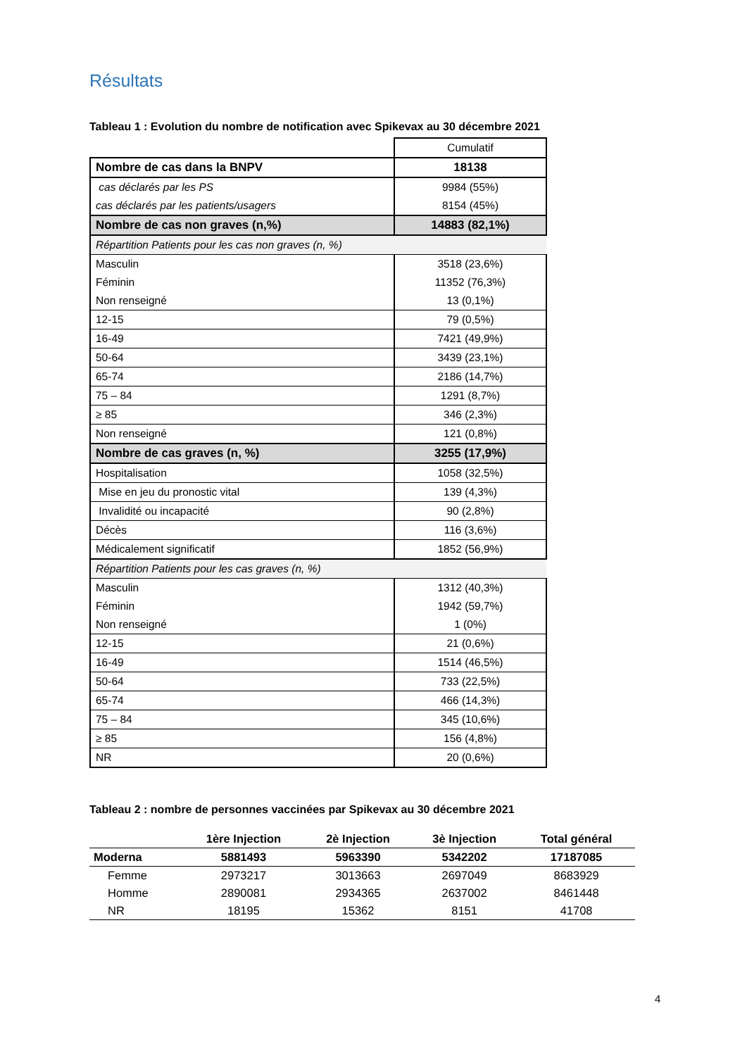Résultats
Tableau 1 : Evolution du nombre de notification avec Spikevax au 30 décembre 2021
| | Cumulatif |
| Nombre de cas dans la BNPV | 18138 |
| cas déclarés par les PS | 9984 (55%) |
| cas déclarés par les patients/usagers | 8154 (45%) |
| Nombre de cas non graves (n,%) | 14883 (82,1%) |
| Répartition Patients pour les cas non graves (n, %) | |
| Masculin | 3518 (23,6%) |
| Féminin | 11352 (76,3%) |
| Non renseigné | 13 (0,1%) |
| 12-15 | 79 (0,5%) |
| 16-49 | 7421 (49,9%) |
| 50-64 | 3439 (23,1%) |
| 65-74 | 2186 (14,7%) |
| 75 – 84 | 1291 (8,7%) |
| ≥ 85 | 346 (2,3%) |
| Non renseigné | 121 (0,8%) |
| Nombre de cas graves (n, %) | 3255 (17,9%) |
| Hospitalisation | 1058 (32,5%) |
| Mise en jeu du pronostic vital | 139 (4,3%) |
| Invalidité ou incapacité | 90 (2,8%) |
| Décès | 116 (3,6%) |
| Médicalement significatif | 1852 (56,9%) |
| Répartition Patients pour les cas graves (n, %) | |
| Masculin | 1312 (40,3%) |
| Féminin | 1942 (59,7%) |
| Non renseigné | 1 (0%) |
| 12-15 | 21 (0,6%) |
| 16-49 | 1514 (46,5%) |
| 50-64 | 733 (22,5%) |
| 65-74 | 466 (14,3%) |
| 75 – 84 | 345 (10,6%) |
| ≥ 85 | 156 (4,8%) |
| NR | 20 (0,6%) |
Tableau 2 : nombre de personnes vaccinées par Spikevax au 30 décembre 2021
| | 1ère Injection | 2è Injection | 3è Injection | Total général |
| --- | --- | --- | --- | --- |
| Moderna | 5881493 | 5963390 | 5342202 | 17187085 |
| Femme | 2973217 | 3013663 | 2697049 | 8683929 |
| Homme | 2890081 | 2934365 | 2637002 | 8461448 |
| NR | 18195 | 15362 | 8151 | 41708 |
4